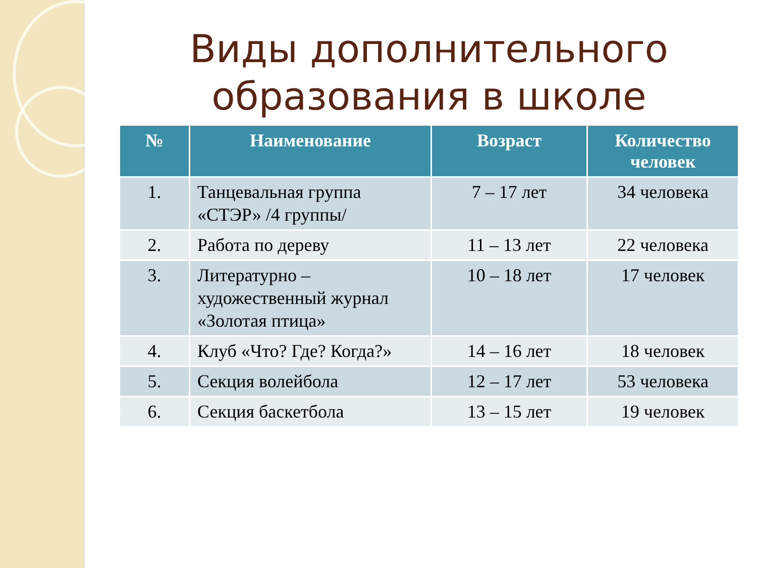Виды дополнительного образования в школе
| № | Наименование | Возраст | Количество человек |
| --- | --- | --- | --- |
| 1. | Танцевальная группа «СТЭР» /4 группы/ | 7 – 17 лет | 34 человека |
| 2. | Работа по дереву | 11 – 13 лет | 22 человека |
| 3. | Литературно – художественный журнал «Золотая птица» | 10 – 18 лет | 17 человек |
| 4. | Клуб «Что? Где? Когда?» | 14 – 16 лет | 18 человек |
| 5. | Секция волейбола | 12 – 17 лет | 53 человека |
| 6. | Секция баскетбола | 13 – 15 лет | 19 человек |